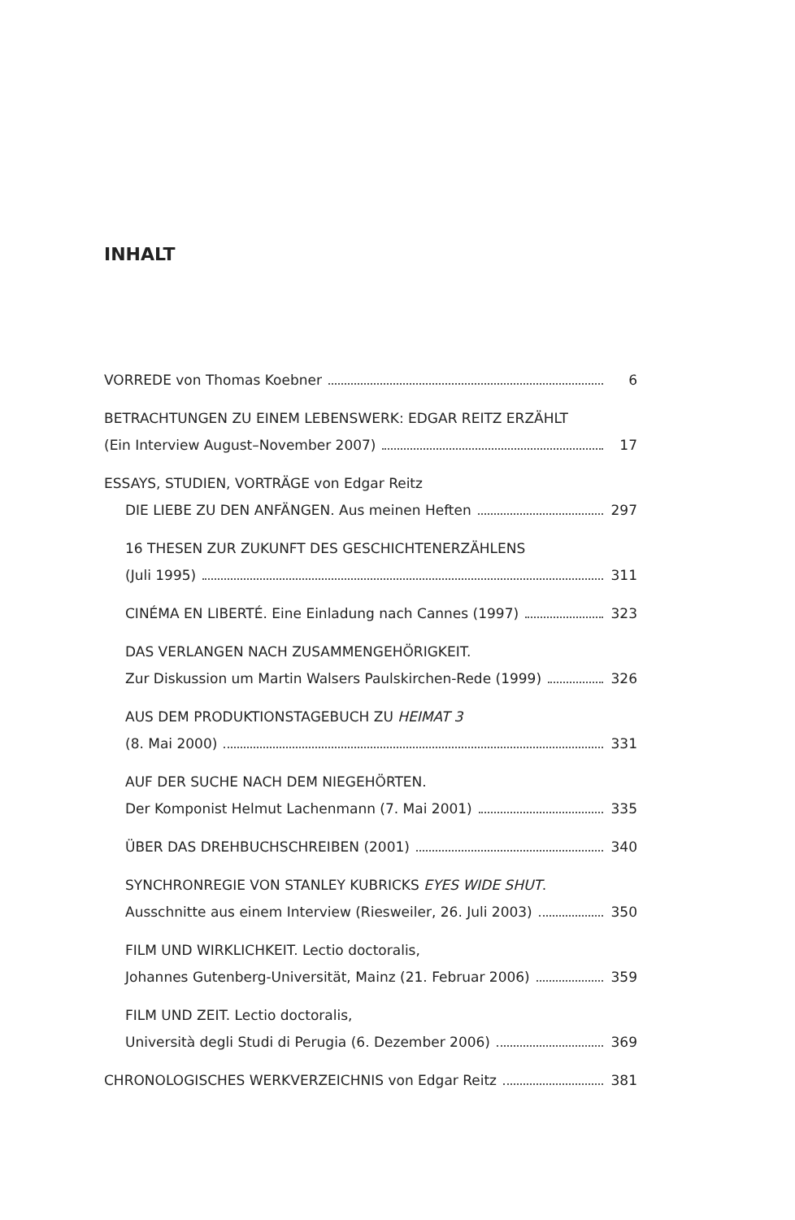INHALT
VORREDE von Thomas Koebner 6
BETRACHTUNGEN ZU EINEM LEBENSWERK: EDGAR REITZ ERZÄHLT
(Ein Interview August–November 2007) 17
ESSAYS, STUDIEN, VORTRÄGE von Edgar Reitz
DIE LIEBE ZU DEN ANFÄNGEN. Aus meinen Heften 297
16 THESEN ZUR ZUKUNFT DES GESCHICHTENERZÄHLENS
(Juli 1995) 311
CINÉMA EN LIBERTÉ. Eine Einladung nach Cannes (1997) 323
DAS VERLANGEN NACH ZUSAMMENGEHÖRIGKEIT.
Zur Diskussion um Martin Walsers Paulskirchen-Rede (1999) 326
AUS DEM PRODUKTIONSTAGEBUCH ZU HEIMAT 3
(8. Mai 2000) 331
AUF DER SUCHE NACH DEM NIEGEHÖRTEN.
Der Komponist Helmut Lachenmann (7. Mai 2001) 335
ÜBER DAS DREHBUCHSCHREIBEN (2001) 340
SYNCHRONREGIE VON STANLEY KUBRICKS EYES WIDE SHUT.
Ausschnitte aus einem Interview (Riesweiler, 26. Juli 2003) 350
FILM UND WIRKLICHKEIT. Lectio doctoralis,
Johannes Gutenberg-Universität, Mainz (21. Februar 2006) 359
FILM UND ZEIT. Lectio doctoralis,
Università degli Studi di Perugia (6. Dezember 2006) 369
CHRONOLOGISCHES WERKVERZEICHNIS von Edgar Reitz 381